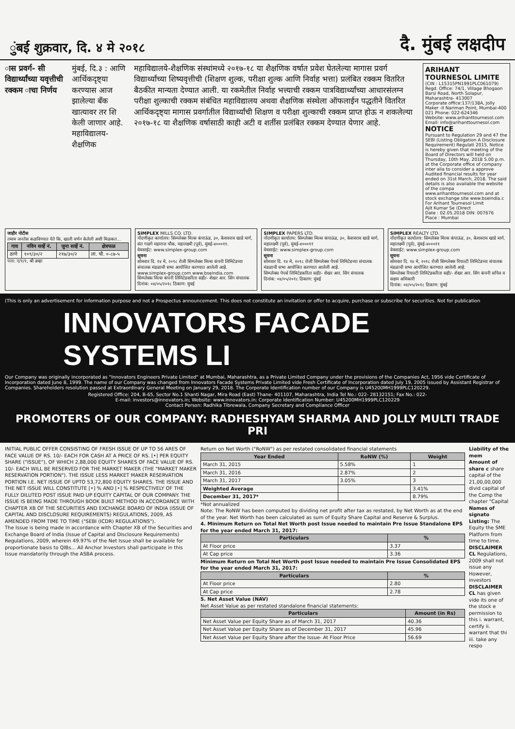ुंबई शुक्रवार, दि. ४ मे २०१८
दै. मुंबई लक्षदीप
ास प्रवर्ग- सी विद्यार्थ्यांच्या यवृत्तीची रक्कम ाचा निर्णय
मुंबई, दि.३ : आणि आर्थिकदृष्ट्या करण्यास आज झालेल्या बँक खात्यावर तर शि केली जाणार आहे. महाविद्यालय-शैक्षणिक
महाविद्यालये-शैक्षणिक संस्थांमध्ये २०१७-१८ या शैक्षणिक वर्षात प्रवेश घेतलेल्या मागास प्रवर्ग विद्यार्थ्यांच्या शिष्यवृत्तीची (शिक्षण शुल्क, परीक्षा शुल्क आणि निर्वाह भत्ता) प्रलंबित रक्कम वितरित बैठकीत मान्यता देण्यात आली. या रकमेतील निर्वाह भत्त्याची रक्कम पात्रविद्यार्थ्यांच्या आधारसंलग्न परीक्षा शुल्काची रक्कम संबंधित महाविद्यालय अथवा शैक्षणिक संस्थेला ऑफलाईन पद्धतीने वितरित आर्थिकदृष्ट्या मागास प्रवर्गातील विद्यार्थ्यांची शिक्षण व परीक्षा शुल्काची रक्कम प्राप्त होऊ न शकलेल्या २०१७-१८ या शैक्षणिक वर्षासाठी काही अटी व शर्तीस प्रलंबित रक्कम देण्यात येणार आहे.
ARIHANT TOURNESOL LIMITE
(CIN : L15315PN1991PLC061079)
Regd. Office: 74/1, Village Bhogaon Barsi Road, North Solapur, Maharashtra- 413007
Corporate office:137/138A, Jolly Maker -II Nariman Point, Mumbai-400 021 Phone: 022-624346
Website: www.arihanttournesol.com
Email: info@arihanttournesol.com
NOTICE
Pursuant to Regulation 29 and 47 the SEBI (Listing Obligation A Disclosure Requirement) Regulati 2015, Notice is hereby given that meeting of the Board of Directors will held on Thursday, 10th May, 2018 5.00 p.m. at the Corporate office of company inter alia to consider a approve Audited financial results for year ended on 31st March, 2018. The said details is also available the website of the compa www.arihanttournesol.com and at stock exchange site www.bseindia.c
For Arihant Tournesol Limit
Ajit Kumar Se (Direct
Date : 02.05.2018 DIN: 007676
Place : Mumbai
जाहीर नोटीस
तमाम जनतेस कळविण्यात येते कि, खाली वर्णन केलेली अशी मिळकत...
| गाव | नविन सर्व्हे नं. | जुना सर्व्हे नं. | क्षेत्रफळ |
| --- | --- | --- | --- |
| ठाणे | १०९/३०/२ | २१७/३०/२ | ला. चौ. ०-८७-५ |
पत्ता: ए/१/१, श्री ब्रम्हा
SIMPLEX MILLS CO. LTD.
नोंदणीकृत कार्यालय: सिम्प्लेक्स मिल्स कंपाऊंड, ३०, केशवराव खाडे मार्ग, संत गाडगे महाराज चौक, महालक्ष्मी (पूर्व), मुंबई-४०००११.
वेबसाईट: www.simplex-group.com
सूचना
सोमवार दि. १४ मे, २०१८ रोजी सिम्प्लेक्स मिल्स कंपनी लिमिटेडच्या संचालक मंडळाची सभा आयोजित करण्यात आलेली आहे. www.simplex-group.com www.bseindia.com
सिम्प्लेक्स मिल्स कंपनी लिमिटेडकरिता सही/- शेखर आर. सिंग संचालक
दिनांक: ०४/०५/२०१८ ठिकाण: मुंबई
SIMPLEX PAPERS LTD.
नोंदणीकृत कार्यालय: सिम्प्लेक्स मिल्स कंपाऊंड, ३०, केशवराव खाडे मार्ग, महालक्ष्मी (पूर्व), मुंबई-४०००११
वेबसाईट: www.simplex-group.com
सूचना
सोमवार दि. १४ मे, २०१८ रोजी सिम्प्लेक्स पेपर्स लिमिटेडच्या संचालक मंडळाची सभा आयोजित करण्यात आलेली आहे.
सिम्प्लेक्स पेपर्स लिमिटेडकरिता सही/- शेखर आर. सिंग संचालक
दिनांक: ०४/०५/२०१८ ठिकाण: मुंबई
SIMPLEX REALTY LTD.
नोंदणीकृत कार्यालय: सिम्प्लेक्स मिल्स कंपाऊंड, ३०, केशवराव खाडे मार्ग, महालक्ष्मी (पूर्व), मुंबई-४०००११
वेबसाईट: www.simplex-group.com
सूचना
सोमवार दि. १४ मे, २०१८ रोजी सिम्प्लेक्स रियाल्टी लिमिटेडच्या संचालक मंडळाची सभा आयोजित करण्यात आलेली आहे.
सिम्प्लेक्स रियाल्टी लिमिटेडकरिता सही/- शेखर आर. सिंग कंपनी सचिव व सक्षम अधिकारी
दिनांक: ०४/०५/२०१८ ठिकाण: मुंबई
(This is only an advertisement for information purpose and not a Prospectus announcement. This does not constitute an invitation or offer to acquire, purchase or subscribe for securities. Not for publication
INNOVATORS FACADE SYSTEMS LI
Our Company was originally incorporated as "Innovators Engineers Private Limited" at Mumbai, Maharashtra, as a Private Limited Company under the provisions of the Companies Act, 1956 vide Certificate of Incorporation dated June 8, 1999. The name of our Company was changed from Innovators Facade Systems Private Limited vide Fresh Certificate of Incorporation dated July 19, 2005 issued by Assistant Registrar of Companies. Shareholders resolution passed at Extraordinary General Meeting on January 29, 2018. The Corporate Identification number of our Company is U45200MH1999PLC120229.
Registered Office: 204, B-65, Sector No.1 Shanti Nagar, Mira Road (East) Thane- 401107, Maharashtra, India Tel No.: 022- 28132151; Fax No.: 022-
E-mail: investors@innovators.in; Website: www.innovators.in; Corporate Identification Number: U45200MH1999PLC120229
Contact Person: Radhika Tibrewala, Company Secretary and Compliance Officer
PROMOTERS OF OUR COMPANY: RADHESHYAM SHARMA AND JOLLY MULTI TRADE PRI
INITIAL PUBLIC OFFER CONSISTING OF FRESH ISSUE OF UP TO 56 ARES OF FACE VALUE OF RS. 10/- EACH FOR CASH AT A PRICE OF RS. [•] PER EQUITY SHARE ("ISSUE"), OF WHICH 2,88,000 EQUITY SHARES OF FACE VALUE OF RS. 10/- EACH WILL BE RESERVED FOR THE MARKET MAKER (THE "MARKET MAKER RESERVATION PORTION"). THE ISSUE LESS MARKET MAKER RESERVATION PORTION I.E. NET ISSUE OF UPTO 53,72,800 EQUITY SHARES. THE ISSUE AND THE NET ISSUE WILL CONSTITUTE [•] % AND [•] % RESPECTIVELY OF THE FULLY DILUTED POST ISSUE PAID UP EQUITY CAPITAL OF OUR COMPANY. THE ISSUE IS BEING MADE THROUGH BOOK BUILT METHOD IN ACCORDANCE WITH CHAPTER XB OF THE SECURITIES AND EXCHANGE BOARD OF INDIA (ISSUE OF CAPITAL AND DISCLOSURE REQUIREMENTS) REGULATIONS, 2009, AS AMENDED FROM TIME TO TIME ("SEBI (ICDR) REGULATIONS").
The Issue is being made in accordance with Chapter XB of the Securities and Exchange Board of India (Issue of Capital and Disclosure Requirements) Regulations, 2009, wherein 49.97% of the Net Issue shall be available for proportionate basis to QIBs... All Anchor Investors shall participate in this Issue mandatorily through the ASBA process.
Return on Net Worth ("RoNW") as per restated consolidated financial statements
| Year Ended | RoNW (%) | Weight |
| --- | --- | --- |
| March 31, 2015 | 5.58% | 1 |
| March 31, 2016 | 2.87% | 2 |
| March 31, 2017 | 3.05% | 3 |
| Weighted Average | | 3.41% |
| December 31, 2017* | | 8.79% |
*Not annualized
Note: The RoNW has been computed by dividing net profit after tax as restated, by Net Worth as at the end of the year. Net Worth has been calculated as sum of Equity Share Capital and Reserve & Surplus.
4. Minimum Return on Total Net Worth post Issue needed to maintain Pre Issue Standalone EPS for the year ended March 31, 2017:
| Particulars | % |
| --- | --- |
| At Floor price | 3.37 |
| At Cap price | 3.36 |
Minimum Return on Total Net Worth post Issue needed to maintain Pre Issue Consolidated EPS for the year ended March 31, 2017:
| Particulars | % |
| --- | --- |
| At Floor price | 2.80 |
| At Cap price | 2.78 |
5. Net Asset Value (NAV)
Net Asset Value as per restated standalone financial statements:
| Particulars | Amount (in Rs) |
| --- | --- |
| Net Asset Value per Equity Share as of March 31, 2017 | 40.36 |
| Net Asset Value per Equity Share as of December 31, 2017 | 45.96 |
| Net Asset Value per Equity Share after the Issue- At Floor Price | 56.69 |
Liability of the mem
Amount of share c share capital of the 21,00,00,000 divid capital of the Comp the chapter "Capital
Names of signato
Listing: The Equity the SME Platform from time to time.
DISCLAIMER CL Regulations, 2009 shall not issue any However, investors
DISCLAIMER CL has given vide its one of the stock e permission to this i. warrant, certify ii. warrant that thi iii. take any respo